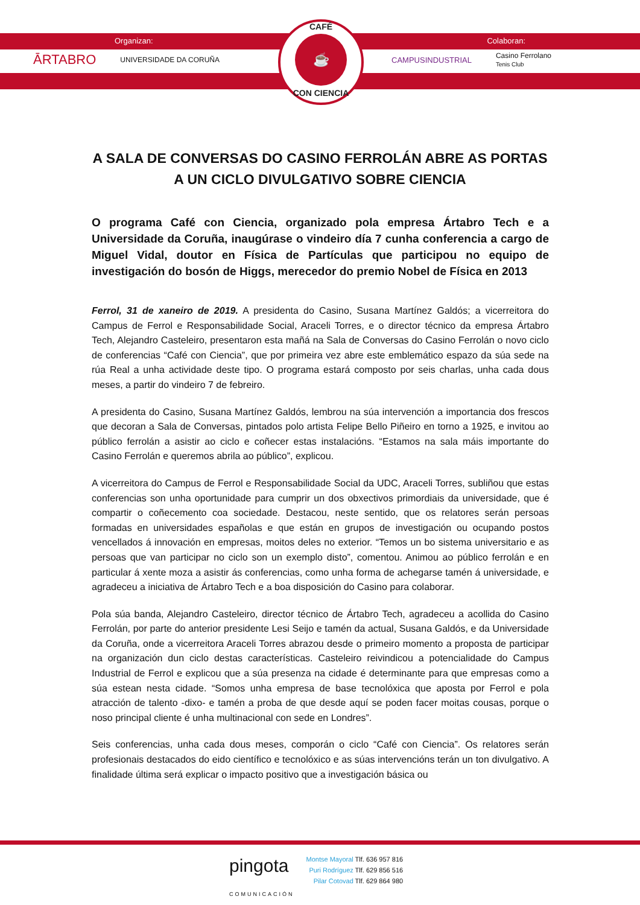Organizan: Colaboran:
ĀRTABRO UNIVERSIDADE DA CORUÑA CAMPUSINDUSTRIAL Casino Ferrolano
Tenis Club
CAFÉ
☕
CON CIENCIA
A SALA DE CONVERSAS DO CASINO FERROLÁN ABRE AS PORTAS A UN CICLO DIVULGATIVO SOBRE CIENCIA
O programa Café con Ciencia, organizado pola empresa Ártabro Tech e a Universidade da Coruña, inaugúrase o vindeiro día 7 cunha conferencia a cargo de Miguel Vidal, doutor en Física de Partículas que participou no equipo de investigación do bosón de Higgs, merecedor do premio Nobel de Física en 2013
Ferrol, 31 de xaneiro de 2019. A presidenta do Casino, Susana Martínez Galdós; a vicerreitora do Campus de Ferrol e Responsabilidade Social, Araceli Torres, e o director técnico da empresa Ártabro Tech, Alejandro Casteleiro, presentaron esta mañá na Sala de Conversas do Casino Ferrolán o novo ciclo de conferencias “Café con Ciencia”, que por primeira vez abre este emblemático espazo da súa sede na rúa Real a unha actividade deste tipo. O programa estará composto por seis charlas, unha cada dous meses, a partir do vindeiro 7 de febreiro.
A presidenta do Casino, Susana Martínez Galdós, lembrou na súa intervención a importancia dos frescos que decoran a Sala de Conversas, pintados polo artista Felipe Bello Piñeiro en torno a 1925, e invitou ao público ferrolán a asistir ao ciclo e coñecer estas instalacións. “Estamos na sala máis importante do Casino Ferrolán e queremos abrila ao público”, explicou.
A vicerreitora do Campus de Ferrol e Responsabilidade Social da UDC, Araceli Torres, subliñou que estas conferencias son unha oportunidade para cumprir un dos obxectivos primordiais da universidade, que é compartir o coñecemento coa sociedade. Destacou, neste sentido, que os relatores serán persoas formadas en universidades españolas e que están en grupos de investigación ou ocupando postos vencellados á innovación en empresas, moitos deles no exterior. “Temos un bo sistema universitario e as persoas que van participar no ciclo son un exemplo disto”, comentou. Animou ao público ferrolán e en particular á xente moza a asistir ás conferencias, como unha forma de achegarse tamén á universidade, e agradeceu a iniciativa de Ártabro Tech e a boa disposición do Casino para colaborar.
Pola súa banda, Alejandro Casteleiro, director técnico de Ártabro Tech, agradeceu a acollida do Casino Ferrolán, por parte do anterior presidente Lesi Seijo e tamén da actual, Susana Galdós, e da Universidade da Coruña, onde a vicerreitora Araceli Torres abrazou desde o primeiro momento a proposta de participar na organización dun ciclo destas características. Casteleiro reivindicou a potencialidade do Campus Industrial de Ferrol e explicou que a súa presenza na cidade é determinante para que empresas como a súa estean nesta cidade. “Somos unha empresa de base tecnolóxica que aposta por Ferrol e pola atracción de talento -dixo- e tamén a proba de que desde aquí se poden facer moitas cousas, porque o noso principal cliente é unha multinacional con sede en Londres”.
Seis conferencias, unha cada dous meses, comporán o ciclo “Café con Ciencia”. Os relatores serán profesionais destacados do eido científico e tecnolóxico e as súas intervencións terán un ton divulgativo. A finalidade última será explicar o impacto positivo que a investigación básica ou
pingota
COMUNICACIÓN
Montse Mayoral Tlf. 636 957 816
Puri Rodríguez Tlf. 629 856 516
Pilar Cotovad Tlf. 629 864 980